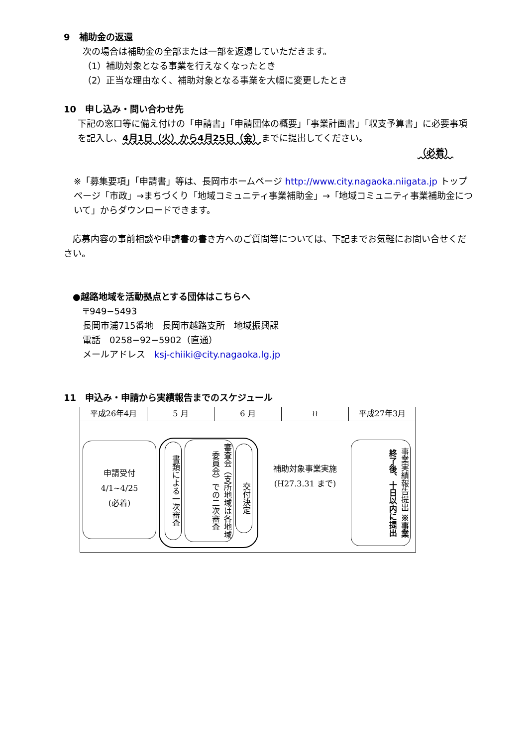9　補助金の返還
次の場合は補助金の全部または一部を返還していただきます。
（1）補助対象となる事業を行えなくなったとき
（2）正当な理由なく、補助対象となる事業を大幅に変更したとき
10　申し込み・問い合わせ先
下記の窓口等に備え付けの「申請書」「申請団体の概要」「事業計画書」「収支予算書」に必要事項を記入し、4月1日（火）から4月25日（金）までに提出してください。
（必着）
※「募集要項」「申請書」等は、長岡市ホームページ http://www.city.nagaoka.niigata.jp トップページ「市政」→まちづくり「地域コミュニティ事業補助金」→「地域コミュニティ事業補助金について」からダウンロードできます。
　応募内容の事前相談や申請書の書き方へのご質問等については、下記までお気軽にお問い合せください。
●越路地域を活動拠点とする団体はこちらへ
〒949−5493
長岡市浦715番地　長岡市越路支所　地域振興課
電話　0258−92−5902（直通）
メールアドレス　ksj-chiiki@city.nagaoka.lg.jp
11　申込み・申請から実績報告までのスケジュール
平成26年4月 5 月 6 月 ≀≀ 平成27年3月
申請受付
4/1~4/25
(必着)
書類による一次審査
審査会（支所地域は各地域委員会）での二次審査
交付決定
補助対象事業実施
(H27.3.31 まで)
事業実績報告提出 ※事業終了後、十日以内に提出